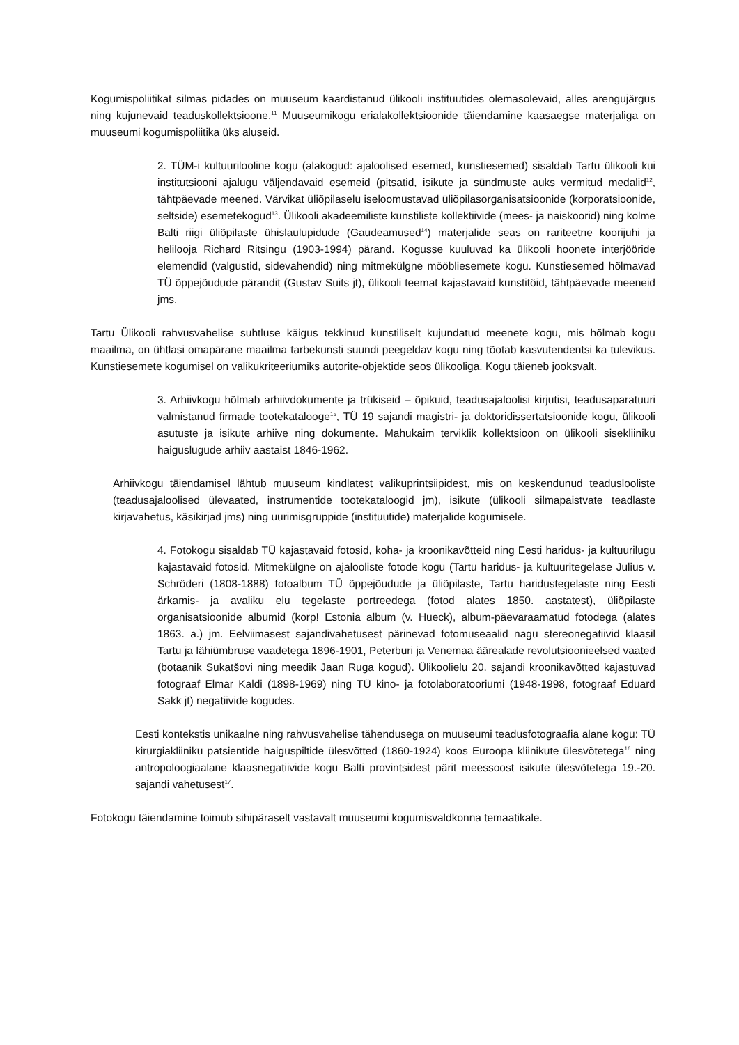Kogumispoliitikat silmas pidades on muuseum kaardistanud ülikooli instituutides olemasolevaid, alles arengujärgus ning kujunevaid teaduskollektsioone.<sup>11</sup> Muuseumikogu erialakollektsioonide täiendamine kaasaegse materjaliga on muuseumi kogumispoliitika üks aluseid.
2. TÜM-i kultuurilooline kogu (alakogud: ajaloolised esemed, kunstiesemed) sisaldab Tartu ülikooli kui institutsiooni ajalugu väljendavaid esemeid (pitsatid, isikute ja sündmuste auks vermitud medalid<sup>12</sup>, tähtpäevade meened. Värvikat üliõpilaselu iseloomustavad üliõpilasorganisatsioonide (korporatsioonide, seltside) esemetekogud<sup>13</sup>. Ülikooli akadeemiliste kunstiliste kollektiivide (mees- ja naiskoorid) ning kolme Balti riigi üliõpilaste ühislaulupidude (Gaudeamused<sup>14</sup>) materjalide seas on rariteetne koorijuhi ja helilooja Richard Ritsingu (1903-1994) pärand. Kogusse kuuluvad ka ülikooli hoonete interjööride elemendid (valgustid, sidevahendid) ning mitmekülgne mööbliesemete kogu. Kunstiesemed hõlmavad TÜ õppejõudude pärandit (Gustav Suits jt), ülikooli teemat kajastavaid kunstitöid, tähtpäevade meeneid jms.
Tartu Ülikooli rahvusvahelise suhtluse käigus tekkinud kunstiliselt kujundatud meenete kogu, mis hõlmab kogu maailma, on ühtlasi omapärane maailma tarbekunsti suundi peegeldav kogu ning tõotab kasvutendentsi ka tulevikus. Kunstiesemete kogumisel on valikukriteeriumiks autorite-objektide seos ülikooliga. Kogu täieneb jooksvalt.
3. Arhiivkogu hõlmab arhiivdokumente ja trükiseid – õpikuid, teadusajaloolisi kirjutisi, teadusaparatuuri valmistanud firmade tootekatalooge<sup>15</sup>, TÜ 19 sajandi magistri- ja doktoridissertatsioonide kogu, ülikooli asutuste ja isikute arhiive ning dokumente. Mahukaim terviklik kollektsioon on ülikooli sisekliiniku haiguslugude arhiiv aastaist 1846-1962.
Arhiivkogu täiendamisel lähtub muuseum kindlatest valikuprintsiipidest, mis on keskendunud teaduslooliste (teadusajaloolised ülevaated, instrumentide tootekataloogid jm), isikute (ülikooli silmapaistvate teadlaste kirjavahetus, käsikirjad jms) ning uurimisgruppide (instituutide) materjalide kogumisele.
4. Fotokogu sisaldab TÜ kajastavaid fotosid, koha- ja kroonikavõtteid ning Eesti haridus- ja kultuurilugu kajastavaid fotosid. Mitmekülgne on ajalooliste fotode kogu (Tartu haridus- ja kultuuritegelase Julius v. Schröderi (1808-1888) fotoalbum TÜ õppejõudude ja üliõpilaste, Tartu haridustegelaste ning Eesti ärkamis- ja avaliku elu tegelaste portreedega (fotod alates 1850. aastatest), üliõpilaste organisatsioonide albumid (korp! Estonia album (v. Hueck), album-päevaraamatud fotodega (alates 1863. a.) jm. Eelviimasest sajandivahetusest pärinevad fotomuseaalid nagu stereonegatiivid klaasil Tartu ja lähiümbruse vaadetega 1896-1901, Peterburi ja Venemaa äärealade revolutsioonieelsed vaated (botaanik Sukatšovi ning meedik Jaan Ruga kogud). Ülikoolielu 20. sajandi kroonikavõtted kajastuvad fotograaf Elmar Kaldi (1898-1969) ning TÜ kino- ja fotolaboratooriumi (1948-1998, fotograaf Eduard Sakk jt) negatiivide kogudes.
Eesti kontekstis unikaalne ning rahvusvahelise tähendusega on muuseumi teadusfotograafia alane kogu: TÜ kirurgiakliiniku patsientide haiguspiltide ülesvõtted (1860-1924) koos Euroopa kliinikute ülesvõtetega<sup>16</sup> ning antropoloogiaalane klaasnegatiivide kogu Balti provintsidest pärit meessoost isikute ülesvõtetega 19.-20. sajandi vahetusest<sup>17</sup>.
Fotokogu täiendamine toimub sihipäraselt vastavalt muuseumi kogumisvaldkonna temaatikale.